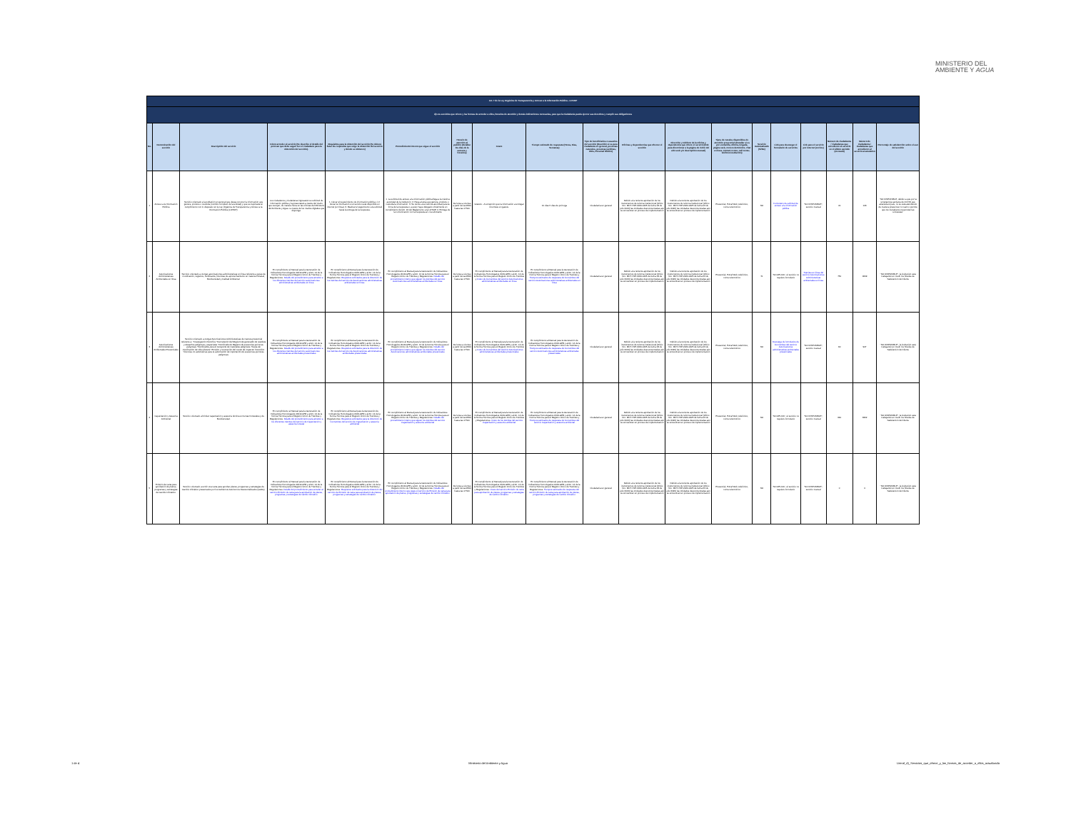MINISTERIO DEL
AMBIENTE Y AGUA
| Art. 7 de la Ley Orgánica de Transparencia y Acceso a la Información Pública - LOTAIP | | | | | | | | | | | | | | | | | | |
| d) Los servicios que ofrece y las formas de acceder a ellos, horarios de atención y demás indicaciones necesarias, para que la ciudadanía pueda ejercer sus derechos y cumplir sus obligaciones | | | | | | | | | | | | | | | | | | |
| No. | Denominación del servicio | Descripción del servicio | Cómo acceder al servicio (Se describe el detalle del proceso que debe seguir la o el ciudadano para la obtención del servicio). | Requisitos para la obtención del servicio (Se deberá listar los requisitos que exige la obtención del servicio y donde se obtienen) | Procedimiento interno que sigue el servicio | Horario de atención al público (Detallar los días de la semana y horarios) | Costo | Tiempo estimado de respuesta (Horas, Días, Semanas) | Tipo de beneficiarios o usuarios del servicio (Describir si es para ciudadanía en general, personas naturales, personas jurídicas, ONG, Personal Médico) | Oficinas y dependencias que ofrecen el servicio | Dirección y teléfono de la oficina y dependencia que ofrece el servicio (link para direccionar a la página de inicio del sitio web y/o descripción manual) | Tipos de canales disponibles de atención presencial: (Detallar si es por ventanilla, oficina, brigada, página web, correo electrónico, chat en línea, contact center, call center, teléfono institución) | Servicio Automatizado (Si/No) | Link para descargar el formulario de servicios | Link para el servicio por internet (on line) | Número de ciudadanos / ciudadanas que accedieron al servicio en el último período (mensual) | Número de ciudadanos / ciudadanas que accedieron al servicio acumulativo | Porcentaje de satisfacción sobre el uso del servicio |
| 1 | Acceso a la Información Pública | Servicio orientado a la población en general que desea conocer la información que genera, produce o custodia (nombre completo de la entidad) y que es reportada en cumplimiento con lo dispuesto en la Ley Orgánica de Transparencia y Acceso a la Información Pública (LOTAIP). | Los ciudadanos y ciudadanas ingresarán su solicitud de información pública y la presentarán a través del medio que escojan; de manera física en las oficinas del Ministerio del Ambiente y Agua o a través de los medios digitales que disponga. | 1. Llenar el requerimiento de información pública; ó 2. Llenar la información si el servicio está disponible en internet (en línea). 3. Realizar el seguimiento a la solicitud hasta la entrega de la respuesta. | 1. La solicitud de acceso a la información pública llega a la máxima autoridad de la institución. 2. Pasa al área que genera, produce o custodia la información. 3. Se remite a la máxima autoridad para la firma de la respuesta o a quien haya delegado oficialmente en cumplimiento del Art. 13 del Reglamento a la LOTAIP. 4. Entrega de la comunicación con la respuesta al o la solicitante | De lunes a viernes a partir de las 8h00 hasta las 17h00 | Gratuito - A excepción que la información a entregar incurriese en gastos. | 10 días 5 días de prórroga | Ciudadanía en general | Debido a la reciente aprobación de los instrumentos de reforma institucional (Oficio Nro. MDT-VSP-2020-0425 de fecha 03 de julio 2020) las Unidades desconcentradas aún se encuentran en proceso de implementación | Debido a la reciente aprobación de los instrumentos de reforma institucional (Oficio Nro. MDT-VSP-2020-0425 de fecha 03 de julio 2020) las Unidades desconcentradas aún se encuentran en proceso de implementación | Presencial, Portal Web, telefónico, correo electrónico | NO | Formulario de solicitud de acceso a la información pública | "NO DISPONIBLE", servicio manual | 41 | 103 | "NO DISPONIBLE, debido a que por la emergencia sanitaria de COVID que atraviesa el país, no se está atendiendo de manera presencial, lo cual no permite que los ciudadanos respondan las encuestas" |
| 2 | Autorizaciones Administrativas Ambientales en línea | Servicio orientado a otorgar autorizaciones administrativas en línea referente a guías de movilización, registros, certificados, licencias de aprovechamiento en materia Forestal, Biodiversidad y Calidad Ambiental. | En cumplimiento al Manual para la Generación de Indicadores Homologados 2019-GPR y al Art. 14 de la Norma Técnica para el Registro Único de Trámites y Regulaciones. Detalle del procedimiento para acceder a los diferentes trámites del servicio autorizaciones administrativas ambientales en línea | En cumplimiento al Manual para la Generación de Indicadores Homologados 2019-GPR y al Art. 14 de la Norma Técnica para el Registro Único de Trámites y Regulaciones. Requisitos solicitados para la obtención de los trámites del servicio de Autorizaciones administrativas ambientales en línea. | En cumplimiento al Manual para la Generación de Indicadores Homologados 2019-GPR y al Art. 14 de la Norma Técnica para el Registro Único de Trámites y Regulaciones. Detalle del procedimiento interno que siguen los trámites del servicio Autorizaciones administrativas ambientales en línea. | De lunes a viernes a partir de las 8h00 hasta las 17h00 | En cumplimiento al Manual para la Generación de Indicadores Homologados 2019-GPR y al Art. 14 de la Norma Técnica para el Registro Único de Trámites y Costo de los trámites del servicio Autorizaciones administrativas ambientales en línea | En cumplimiento al Manual para la Generación de Indicadores Homologados 2019-GPR y al Art. 14 de la Norma Técnica para el Registro Único de Trámites y Tiempos estimados de respuesta de los trámites del servicio Autorizaciones administrativas ambientales en línea | Ciudadanía en general | Debido a la reciente aprobación de los instrumentos de reforma institucional (Oficio Nro. MDT-VSP-2020-0425 de fecha 03 de julio 2020) las Unidades desconcentradas aún se encuentran en proceso de implementación | Debido a la reciente aprobación de los instrumentos de reforma institucional (Oficio Nro. MDT-VSP-2020-0425 de fecha 03 de julio 2020) las Unidades desconcentradas aún se encuentran en proceso de implementación | Presencial, Portal Web, telefónico, correo electrónico | SI | "NO APLICA", el servicio no requiere formulario | Trámites en línea del servicio Autorizaciones Administrativas ambientales en línea | 750 | 1849 | "NO DISPONIBLE", la institución está trabajando en medir los Niveles de Satisfacción del cliente |
| 3 | Autorizaciones Administrativas Ambientales Presenciales | Servicio orientado a otorgar Autorizaciones Administrativas de manera presencial referente a: *Investigación Científica *Cancelación del Registro de generador de residuos y desechos peligrosos y especiales *Certificado de Registro de sustancias químicas peligrosas *Certificados para el transporte de materiales peligrosos *Guías de movilización de vida silvestre *Emisión y renovación del carnet de inspector honorífico *licencias no automáticas para la autorización de importación de sustancias químicas peligrosas | En cumplimiento al Manual para la Generación de Indicadores Homologados 2019-GPR y al Art. 14 de la Norma Técnica para el Registro Único de Trámites y Regulaciones. Detalle del procedimiento para acceder a los diferentes trámites del servicio autorizaciones administrativas ambientales presenciales | En cumplimiento al Manual para la Generación de Indicadores Homologados 2019-GPR y al Art. 14 de la Norma Técnica para el Registro Único de Trámites y Regulaciones. Requisitos solicitados para la obtención de los trámites del servicio de Autorizaciones administrativas ambientales presenciales | En cumplimiento al Manual para la Generación de Indicadores Homologados 2019-GPR y al Art. 14 de la Norma Técnica para el Registro Único de Trámites y Regulaciones. Detalle del procedimiento interno que siguen los trámites del servicio Autorizaciones administrativas ambientales presenciales | De lunes a viernes a partir de las 8h00 hasta las 17h00 | En cumplimiento al Manual para la Generación de Indicadores Homologados 2019-GPR y al Art. 14 de la Norma Técnica para el Registro Único de Trámites y Costo de los trámites del servicio Autorizaciones administrativas ambientales presenciales | En cumplimiento al Manual para la Generación de Indicadores Homologados 2019-GPR y al Art. 14 de la Norma Técnica para el Registro Único de Trámites y Tiempos estimados de respuesta de los trámites del servicio Autorizaciones administrativas ambientales presenciales | Ciudadanía en general | Debido a la reciente aprobación de los instrumentos de reforma institucional (Oficio Nro. MDT-VSP-2020-0425 de fecha 03 de julio 2020) las Unidades desconcentradas aún se encuentran en proceso de implementación | Debido a la reciente aprobación de los instrumentos de reforma institucional (Oficio Nro. MDT-VSP-2020-0425 de fecha 03 de julio 2020) las Unidades desconcentradas aún se encuentran en proceso de implementación | Presencial, Portal Web, telefónico, correo electrónico | NO | Descarga de formularios de los trámites del servicio Autorizaciones administrativas ambientales presenciales | "NO DISPONIBLE", servicio manual | 90 | 947 | "NO DISPONIBLE", la institución está trabajando en medir los Niveles de Satisfacción del cliente |
| 4 | Capacitación y Asesoría Ambiental | Servicio orientado a brindar capacitación y asesoría técnica en temas Forestales y de Biodiversidad. | En cumplimiento al Manual para la Generación de Indicadores Homologados 2019-GPR y al Art. 14 de la Norma Técnica para el Registro Único de Trámites y Regulaciones. Detalle del procedimiento para acceder a los diferentes trámites del servicio de Capacitación y asesoría forestal | En cumplimiento al Manual para la Generación de Indicadores Homologados 2019-GPR y al Art. 14 de la Norma Técnica para el Registro Único de Trámites y Regulaciones. Requisitos solicitados para la obtención de los trámites del servicio de Capacitación y asesoría ambiental | En cumplimiento al Manual para la Generación de Indicadores Homologados 2019-GPR y al Art. 14 de la Norma Técnica para el Registro Único de Trámites y Regulaciones. Detalle del procedimiento interno que siguen los trámites del servicio Capacitación y asesoría ambiental | De lunes a viernes a partir de las 8h00 hasta las 17h00 | En cumplimiento al Manual para la Generación de Indicadores Homologados 2019-GPR y al Art. 14 de la Norma Técnica para el Registro Único de Trámites y Regulaciones. Costo de los trámites del servicio Capacitación y asesoría ambiental | En cumplimiento al Manual para la Generación de Indicadores Homologados 2019-GPR y al Art. 14 de la Norma Técnica para el Registro Único de Trámites y Tiempos estimados de respuesta de los trámites del servicio Capacitación y asesoría ambiental | Ciudadanía en general | Debido a la reciente aprobación de los instrumentos de reforma institucional (Oficio Nro. MDT-VSP-2020-0425 de fecha 03 de julio 2020) las Unidades desconcentradas aún se encuentran en proceso de implementación | Debido a la reciente aprobación de los instrumentos de reforma institucional (Oficio Nro. MDT-VSP-2020-0425 de fecha 03 de julio 2020) las Unidades desconcentradas aún se encuentran en proceso de implementación | Presencial, Portal Web, telefónico, correo electrónico | NO | "NO APLICA", el servicio no requiere formulario | "NO DISPONIBLE", servicio manual | 640 | 3362 | "NO DISPONIBLE", la institución está trabajando en medir los Niveles de Satisfacción del cliente |
| 5 | Emisión de carta para aprobación de planes, programas y estrategias de Cambio Climático. | Servicio orientado a emitir una carta para aprobar planes, programas y estrategias de Cambio Climático presentados por los Gobiernos Autónomos Descentralizados (GADs). | En cumplimiento al Manual para la Generación de Indicadores Homologados 2019-GPR y al Art. 14 de la Norma Técnica para el Registro Único de Trámites y Regulaciones. Detalle del procedimiento para acceder al servicio Emisión de carta para la aprobación de planes, programas y estrategias de cambio climático. | En cumplimiento al Manual para la Generación de Indicadores Homologados 2019-GPR y al Art. 14 de la Norma Técnica para el Registro Único de Trámites y Regulaciones. Requisitos solicitados para la obtención del servicio de Emisión de carta para aprobación de planes, programas y estrategias de cambio climático. | En cumplimiento al Manual para la Generación de Indicadores Homologados 2019-GPR y al Art. 14 de la Norma Técnica para el Registro Único de Trámites y Regulaciones. Detalle del procedimiento interno que sigue el servicio de Emisión de carta para aprobación de planes, programas y estrategias de cambio climático. | De lunes a viernes a partir de las 8h00 hasta las 17h00 | En cumplimiento al Manual para la Generación de Indicadores Homologados 2019-GPR y al Art. 14 de la Norma Técnica para el Registro Único de Trámites y Regulaciones. Costo del servicio Emisión de carta para aprobación de planes, programas y estrategias de cambio climático. | En cumplimiento al Manual para la Generación de Indicadores Homologados 2019-GPR y al Art. 14 de la Norma Técnica para el Registro Único de Trámites y Regulaciones. Tiempos estimados de respuesta del servicio Emisión de carta para aprobación de planes, programas y estrategias de cambio climático. | Ciudadanía en general | Debido a la reciente aprobación de los instrumentos de reforma institucional (Oficio Nro. MDT-VSP-2020-0425 de fecha 03 de julio 2020) las Unidades desconcentradas aún se encuentran en proceso de implementación | Debido a la reciente aprobación de los instrumentos de reforma institucional (Oficio Nro. MDT-VSP-2020-0425 de fecha 03 de julio 2020) las Unidades desconcentradas aún se encuentran en proceso de implementación | Presencial, Portal Web, telefónico, correo electrónico | NO | "NO APLICA", el servicio no requiere formulario | "NO DISPONIBLE", servicio manual | 0 | 0 | "NO DISPONIBLE", la institución está trabajando en medir los Niveles de Satisfacción del cliente |
1 de 4 Ministerio del Ambiente y Agua Literal_d)_Servicios_que_ofrece_y_las_formas_de_acceder_a_ellos_actualizada